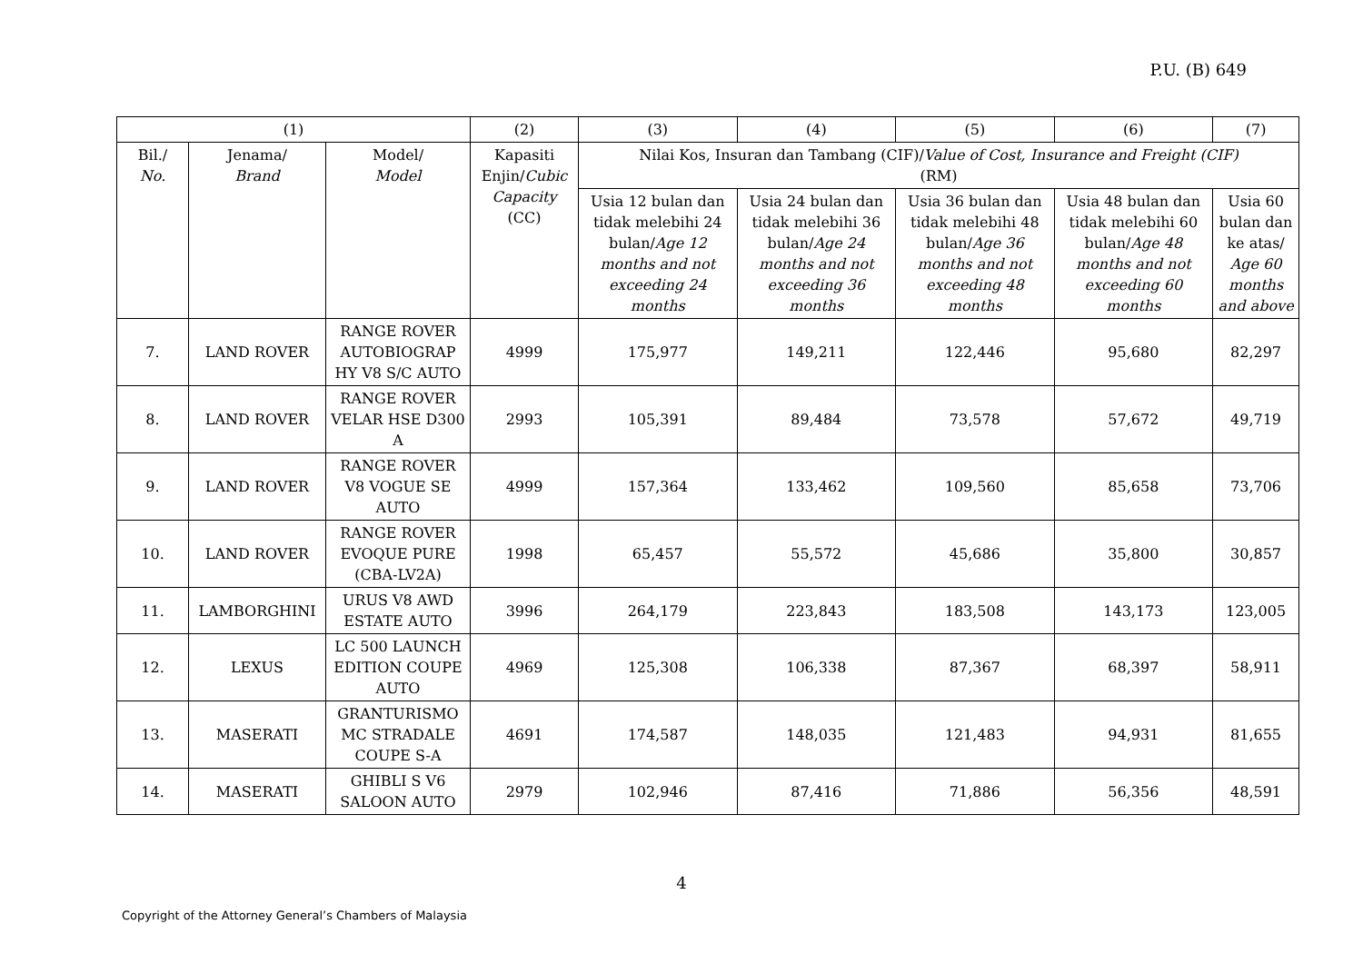P.U. (B) 649
| (1) | | | (2) | (3) | (4) | (5) | (6) | (7) |
| --- | --- | --- | --- | --- | --- | --- | --- | --- |
| Bil./ No. | Jenama/ Brand | Model/ Model | Kapasiti Enjin/ Cubic Capacity (CC) | Nilai Kos, Insuran dan Tambang (CIF)/ Value of Cost, Insurance and Freight (CIF) (RM) | | | | |
| | | | | Usia 12 bulan dan tidak melebihi 24 bulan/ Age 12 months and not exceeding 24 months | Usia 24 bulan dan tidak melebihi 36 bulan/ Age 24 months and not exceeding 36 months | Usia 36 bulan dan tidak melebihi 48 bulan/ Age 36 months and not exceeding 48 months | Usia 48 bulan dan tidak melebihi 60 bulan/ Age 48 months and not exceeding 60 months | Usia 60 bulan dan ke atas/ Age 60 months and above |
| 7. | LAND ROVER | RANGE ROVER AUTOBIOGRAP HY V8 S/C AUTO | 4999 | 175,977 | 149,211 | 122,446 | 95,680 | 82,297 |
| 8. | LAND ROVER | RANGE ROVER VELAR HSE D300 A | 2993 | 105,391 | 89,484 | 73,578 | 57,672 | 49,719 |
| 9. | LAND ROVER | RANGE ROVER V8 VOGUE SE AUTO | 4999 | 157,364 | 133,462 | 109,560 | 85,658 | 73,706 |
| 10. | LAND ROVER | RANGE ROVER EVOQUE PURE (CBA-LV2A) | 1998 | 65,457 | 55,572 | 45,686 | 35,800 | 30,857 |
| 11. | LAMBORGHINI | URUS V8 AWD ESTATE AUTO | 3996 | 264,179 | 223,843 | 183,508 | 143,173 | 123,005 |
| 12. | LEXUS | LC 500 LAUNCH EDITION COUPE AUTO | 4969 | 125,308 | 106,338 | 87,367 | 68,397 | 58,911 |
| 13. | MASERATI | GRANTURISMO MC STRADALE COUPE S-A | 4691 | 174,587 | 148,035 | 121,483 | 94,931 | 81,655 |
| 14. | MASERATI | GHIBLI S V6 SALOON AUTO | 2979 | 102,946 | 87,416 | 71,886 | 56,356 | 48,591 |
4
Copyright of the Attorney General’s Chambers of Malaysia